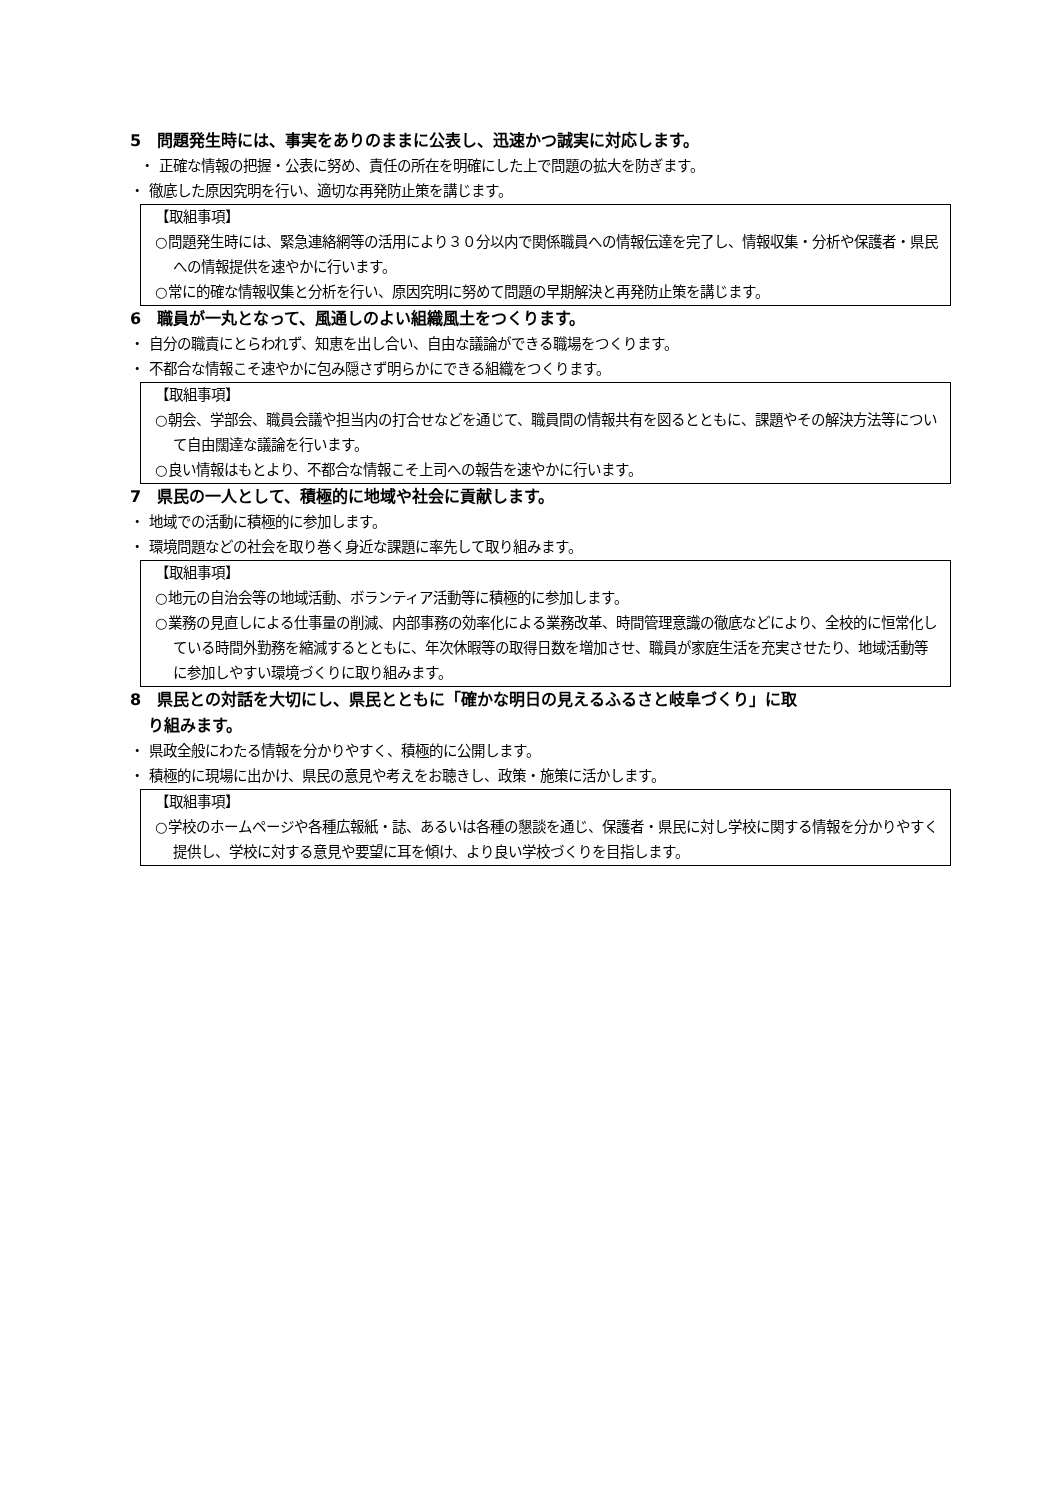5　問題発生時には、事実をありのままに公表し、迅速かつ誠実に対応します。
・ 正確な情報の把握・公表に努め、責任の所在を明確にした上で問題の拡大を防ぎます。
・ 徹底した原因究明を行い、適切な再発防止策を講じます。
【取組事項】
○問題発生時には、緊急連絡網等の活用により３０分以内で関係職員への情報伝達を完了し、情報収集・分析や保護者・県民への情報提供を速やかに行います。
○常に的確な情報収集と分析を行い、原因究明に努めて問題の早期解決と再発防止策を講じます。
6　職員が一丸となって、風通しのよい組織風土をつくります。
・ 自分の職責にとらわれず、知恵を出し合い、自由な議論ができる職場をつくります。
・ 不都合な情報こそ速やかに包み隠さず明らかにできる組織をつくります。
【取組事項】
○朝会、学部会、職員会議や担当内の打合せなどを通じて、職員間の情報共有を図るとともに、課題やその解決方法等について自由闊達な議論を行います。
○良い情報はもとより、不都合な情報こそ上司への報告を速やかに行います。
7　県民の一人として、積極的に地域や社会に貢献します。
・ 地域での活動に積極的に参加します。
・ 環境問題などの社会を取り巻く身近な課題に率先して取り組みます。
【取組事項】
○地元の自治会等の地域活動、ボランティア活動等に積極的に参加します。
○業務の見直しによる仕事量の削減、内部事務の効率化による業務改革、時間管理意識の徹底などにより、全校的に恒常化している時間外勤務を縮減するとともに、年次休暇等の取得日数を増加させ、職員が家庭生活を充実させたり、地域活動等に参加しやすい環境づくりに取り組みます。
8　県民との対話を大切にし、県民とともに「確かな明日の見えるふるさと岐阜づくり」に取
り組みます。
・ 県政全般にわたる情報を分かりやすく、積極的に公開します。
・ 積極的に現場に出かけ、県民の意見や考えをお聴きし、政策・施策に活かします。
【取組事項】
○学校のホームページや各種広報紙・誌、あるいは各種の懇談を通じ、保護者・県民に対し学校に関する情報を分かりやすく提供し、学校に対する意見や要望に耳を傾け、より良い学校づくりを目指します。